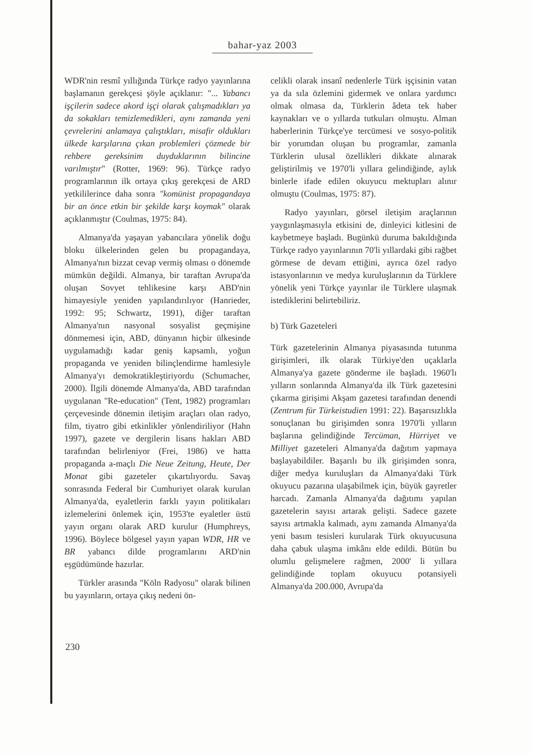bahar-yaz 2003
WDR'nin resmî yıllığında Türkçe radyo yayınlarına başlamanın gerekçesi şöyle açıklanır: "... Yabancı işçilerin sadece akord işçi olarak çalışmadıkları ya da sokakları temizlemedikleri, aynı zamanda yeni çevrelerini anlamaya çalıştıkları, misafir oldukları ülkede karşılarına çıkan problemleri çözmede bir rehbere gereksinim duyduklarının bilincine varılmıştır" (Rotter, 1969: 96). Türkçe radyo programlarının ilk ortaya çıkış gerekçesi de ARD yetkililerince daha sonra "komünist propagandaya bir an önce etkin bir şekilde karşı koymak" olarak açıklanmıştır (Coulmas, 1975: 84).
Almanya'da yaşayan yabancılara yönelik doğu bloku ülkelerinden gelen bu propagandaya, Almanya'nın bizzat cevap vermiş olması o dönemde mümkün değildi. Almanya, bir taraftan Avrupa'da oluşan Sovyet tehlikesine karşı ABD'nin himayesiyle yeniden yapılandırılıyor (Hanrieder, 1992: 95; Schwartz, 1991), diğer taraftan Almanya'nın nasyonal sosyalist geçmişine dönmemesi için, ABD, dünyanın hiçbir ülkesinde uygulamadığı kadar geniş kapsamlı, yoğun propaganda ve yeniden bilinçlendirme hamlesiyle Almanya'yı demokratikleştiriyordu (Schumacher, 2000). İlgili dönemde Almanya'da, ABD tarafından uygulanan "Re-education" (Tent, 1982) programları çerçevesinde dönemin iletişim araçları olan radyo, film, tiyatro gibi etkinlikler yönlendiriliyor (Hahn 1997), gazete ve dergilerin lisans hakları ABD tarafından belirleniyor (Frei, 1986) ve hatta propaganda a-maçlı Die Neue Zeitung, Heute, Der Monat gibi gazeteler çıkartılıyordu. Savaş sonrasında Federal bir Cumhuriyet olarak kurulan Almanya'da, eyaletlerin farklı yayın politikaları izlemelerini önlemek için, 1953'te eyaletler üstü yayın organı olarak ARD kurulur (Humphreys, 1996). Böylece bölgesel yayın yapan WDR, HR ve BR yabancı dilde programlarını ARD'nin eşgüdümünde hazırlar.
Türkler arasında "Köln Radyosu" olarak bilinen bu yayınların, ortaya çıkış nedeni ön-
celikli olarak insanî nedenlerle Türk işçisinin vatan ya da sıla özlemini gidermek ve onlara yardımcı olmak olmasa da, Türklerin âdeta tek haber kaynakları ve o yıllarda tutkuları olmuştu. Alman haberlerinin Türkçe'ye tercümesi ve sosyo-politik bir yorumdan oluşan bu programlar, zamanla Türklerin ulusal özellikleri dikkate alınarak geliştirilmiş ve 1970'li yıllara gelindiğinde, aylık binlerle ifade edilen okuyucu mektupları alınır olmuştu (Coulmas, 1975: 87).
Radyo yayınları, görsel iletişim araçlarının yaygınlaşmasıyla etkisini de, dinleyici kitlesini de kaybetmeye başladı. Bugünkü duruma bakıldığında Türkçe radyo yayınlarının 70'li yıllardaki gibi rağbet görmese de devam ettiğini, ayrıca özel radyo istasyonlarının ve medya kuruluşlarının da Türklere yönelik yeni Türkçe yayınlar ile Türklere ulaşmak istediklerini belirtebiliriz.
b) Türk Gazeteleri
Türk gazetelerinin Almanya piyasasında tutunma girişimleri, ilk olarak Türkiye'den uçaklarla Almanya'ya gazete gönderme ile başladı. 1960'lı yılların sonlarında Almanya'da ilk Türk gazetesini çıkarma girişimi Akşam gazetesi tarafından denendi (Zentrum für Türkeistudien 1991: 22). Başarısızlıkla sonuçlanan bu girişimden sonra 1970'li yılların başlarına gelindiğinde Tercüman, Hürriyet ve Milliyet gazeteleri Almanya'da dağıtım yapmaya başlayabildiler. Başarılı bu ilk girişimden sonra, diğer medya kuruluşları da Almanya'daki Türk okuyucu pazarına ulaşabilmek için, büyük gayretler harcadı. Zamanla Almanya'da dağıtımı yapılan gazetelerin sayısı artarak gelişti. Sadece gazete sayısı artmakla kalmadı, aynı zamanda Almanya'da yeni basım tesisleri kurularak Türk okuyucusuna daha çabuk ulaşma imkânı elde edildi. Bütün bu olumlu gelişmelere rağmen, 2000' li yıllara gelindiğinde toplam okuyucu potansiyeli Almanya'da 200.000, Avrupa'da
230